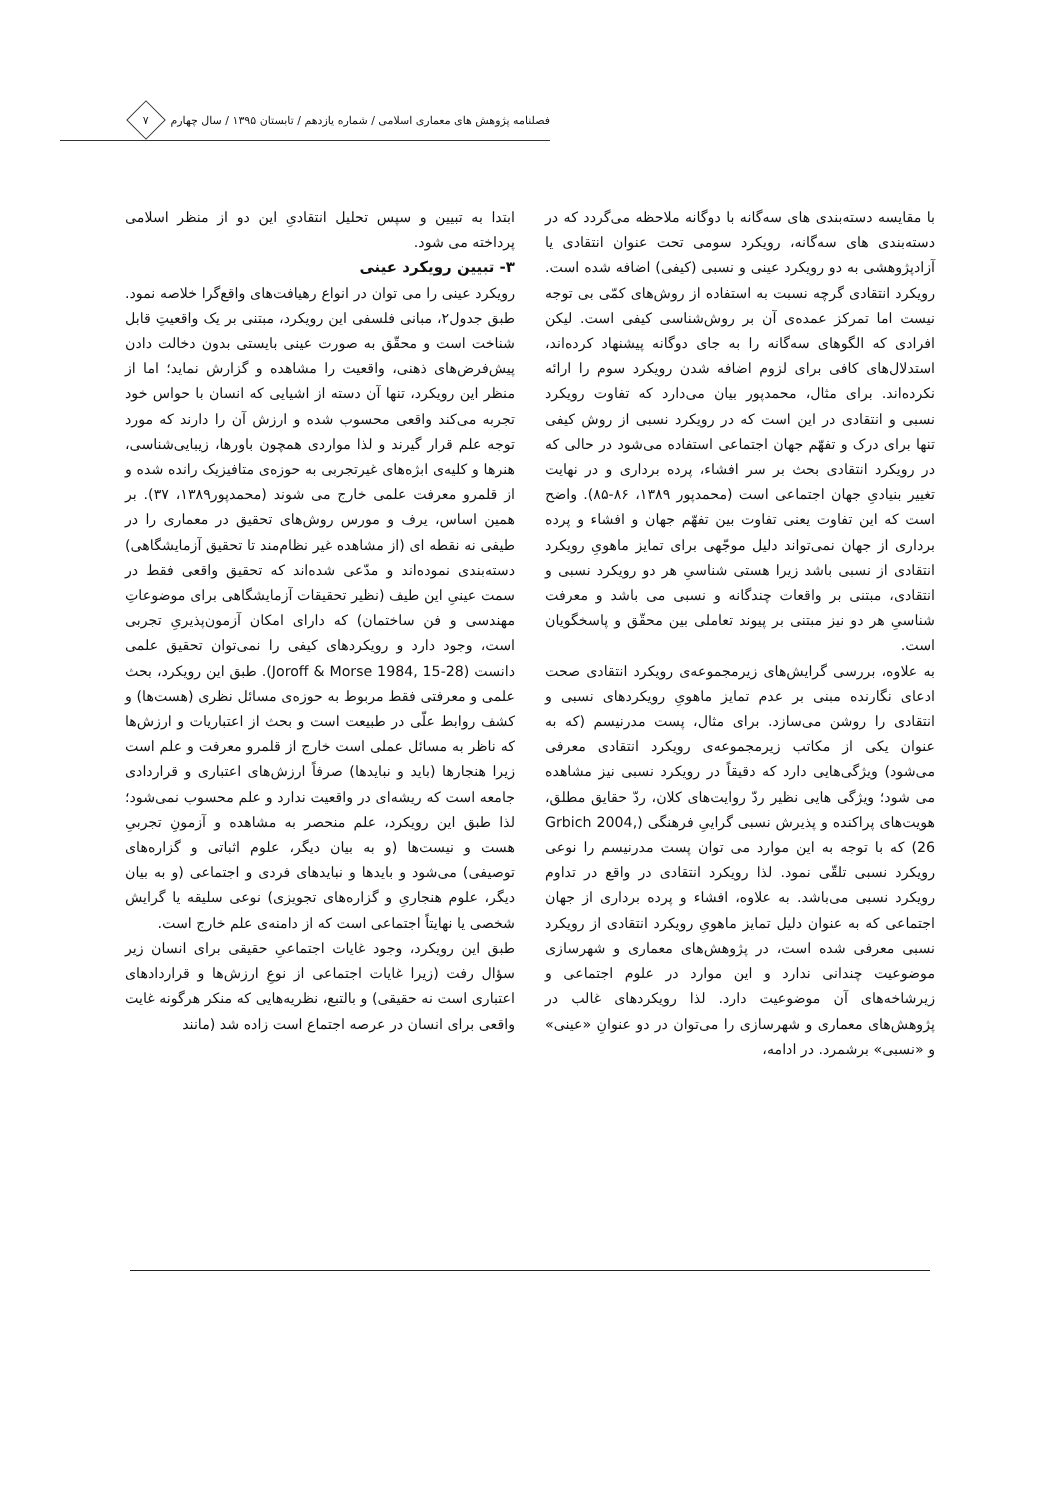فصلنامه پژوهش های معماری اسلامی / شماره یازدهم / تابستان ۱۳۹۵ / سال چهارم
۷
با مقایسه دسته‌بندی های سه‌گانه با دوگانه ملاحظه می‌گردد که در دسته‌بندی های سه‌گانه، رویکرد سومی تحت عنوان انتقادی یا آزادپژوهشی به دو رویکرد عینی و نسبی (کیفی) اضافه شده است. رویکرد انتقادی گرچه نسبت به استفاده از روش‌های کمّی بی توجه نیست اما تمرکز عمده‌ی آن بر روش‌شناسی کیفی است. لیکن افرادی که الگوهای سه‌گانه را به جای دوگانه پیشنهاد کرده‌اند، استدلال‌های کافی برای لزوم اضافه شدن رویکرد سوم را ارائه نکرده‌اند. برای مثال، محمدپور بیان می‌دارد که تفاوت رویکرد نسبی و انتقادی در این است که در رویکرد نسبی از روش کیفی تنها برای درک و تفهّم جهان اجتماعی استفاده می‌شود در حالی که در رویکرد انتقادی بحث بر سر افشاء، پرده برداری و در نهایت تغییر بنیادیِ جهان اجتماعی است (محمدپور ۱۳۸۹، ۸۶-۸۵). واضح است که این تفاوت یعنی تفاوت بین تفهّم جهان و افشاء و پرده برداری از جهان نمی‌تواند دلیل موجّهی برای تمایز ماهویِ رویکرد انتقادی از نسبی باشد زیرا هستی شناسیِ هر دو رویکرد نسبی و انتقادی، مبتنی بر واقعات چندگانه و نسبی می باشد و معرفت شناسیِ هر دو نیز مبتنی بر پیوند تعاملی بین محقّق و پاسخگویان است.
به علاوه، بررسی گرایش‌های زیرمجموعه‌ی رویکرد انتقادی صحت ادعای نگارنده مبنی بر عدم تمایز ماهویِ رویکردهای نسبی و انتقادی را روشن می‌سازد. برای مثال، پست مدرنیسم (که به عنوان یکی از مکاتب زیرمجموعه‌ی رویکرد انتقادی معرفی می‌شود) ویژگی‌هایی دارد که دقیقاً در رویکرد نسبی نیز مشاهده می شود؛ ویژگی هایی نظیر ردّ روایت‌های کلان، ردّ حقایق مطلق، هویت‌های پراکنده و پذیرش نسبی گراییِ فرهنگی (Grbich 2004, 26) که با توجه به این موارد می توان پست مدرنیسم را نوعی رویکرد نسبی تلقّی نمود. لذا رویکرد انتقادی در واقع در تداوم رویکرد نسبی می‌باشد. به علاوه، افشاء و پرده برداری از جهان اجتماعی که به عنوان دلیل تمایز ماهویِ رویکرد انتقادی از رویکرد نسبی معرفی شده است، در پژوهش‌های معماری و شهرسازی موضوعیت چندانی ندارد و این موارد در علوم اجتماعی و زیرشاخه‌های آن موضوعیت دارد. لذا رویکردهای غالب در پژوهش‌های معماری و شهرسازی را می‌توان در دو عنوانِ «عینی» و «نسبی» برشمرد. در ادامه،
ابتدا به تبیین و سپس تحلیل انتقادیِ این دو از منظر اسلامی پرداخته می شود.
۳- تبیین رویکرد عینی
رویکرد عینی را می توان در انواع رهیافت‌های واقع‌گرا خلاصه نمود. طبق جدول۲، مبانی فلسفی این رویکرد، مبتنی بر یک واقعیتِ قابل شناخت است و محقّق به صورت عینی بایستی بدون دخالت دادن پیش‌فرض‌های ذهنی، واقعیت را مشاهده و گزارش نماید؛ اما از منظر این رویکرد، تنها آن دسته از اشیایی که انسان با حواس خود تجربه می‌کند واقعی محسوب شده و ارزش آن را دارند که مورد توجه علم قرار گیرند و لذا مواردی همچون باورها، زیبایی‌شناسی، هنرها و کلیه‌ی ابژه‌های غیرتجربی به حوزه‌ی متافیزیک رانده شده و از قلمرو معرفت علمی خارج می شوند (محمدپور۱۳۸۹، ۳۷). بر همین اساس، یرف و مورس روش‌های تحقیق در معماری را در طیفی نه نقطه ای (از مشاهده غیر نظام‌مند تا تحقیق آزمایشگاهی) دسته‌بندی نموده‌اند و مدّعی شده‌اند که تحقیق واقعی فقط در سمت عینیِ این طیف (نظیر تحقیقات آزمایشگاهی برای موضوعاتِ مهندسی و فن ساختمان) که دارای امکان آزمون‌پذیریِ تجربی است، وجود دارد و رویکردهای کیفی را نمی‌توان تحقیق علمی دانست (Joroff & Morse 1984, 15-28). طبق این رویکرد، بحث علمی و معرفتی فقط مربوط به حوزه‌ی مسائل نظری (هست‌ها) و کشف روابط علّی در طبیعت است و بحث از اعتباریات و ارزش‌ها که ناظر به مسائل عملی است خارج از قلمرو معرفت و علم است زیرا هنجارها (باید و نبایدها) صرفاً ارزش‌های اعتباری و قراردادی جامعه است که ریشه‌ای در واقعیت ندارد و علم محسوب نمی‌شود؛ لذا طبق این رویکرد، علم منحصر به مشاهده و آزمونِ تجربیِ هست و نیست‌ها (و به بیان دیگر، علوم اثباتی و گزاره‌های توصیفی) می‌شود و بایدها و نبایدهای فردی و اجتماعی (و به بیان دیگر، علوم هنجاریِ و گزاره‌های تجویزی) نوعی سلیقه یا گرایش شخصی یا نهایتاً اجتماعی است که از دامنه‌ی علم خارج است.
طبق این رویکرد، وجود غایات اجتماعیِ حقیقی برای انسان زیر سؤال رفت (زیرا غایات اجتماعی از نوعِ ارزش‌ها و قراردادهای اعتباری است نه حقیقی) و بالتبع، نظریه‌هایی که منکر هرگونه غایت واقعی برای انسان در عرصه اجتماع است زاده شد (مانند